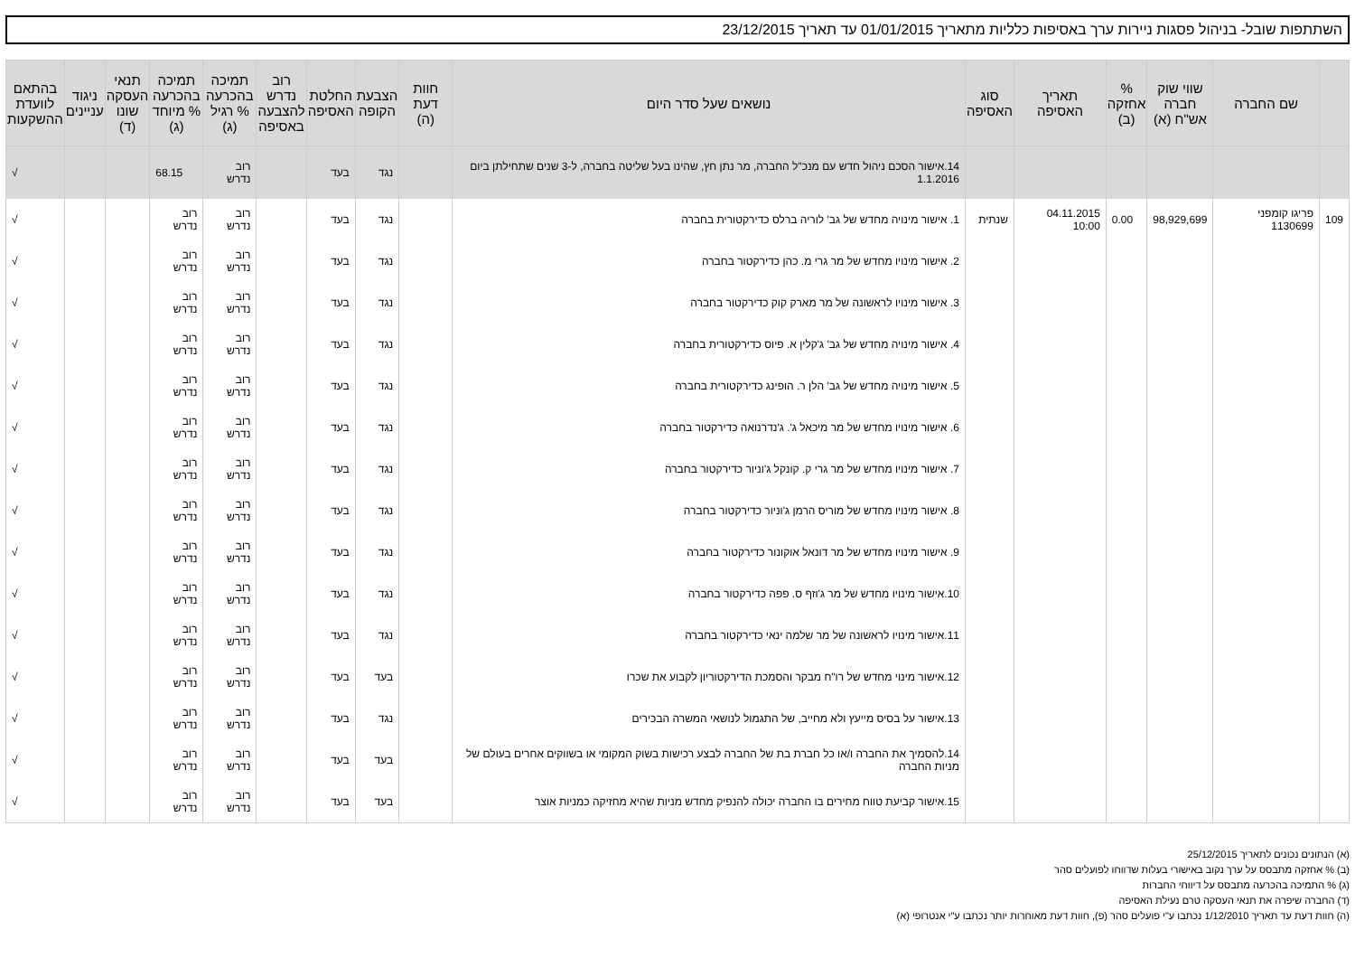השתתפות שובל- בניהול פסגות ניירות ערך באסיפות כלליות מתאריך 01/01/2015 עד תאריך 23/12/2015
| | שם החברה | שווי שוק חברה אש"ח (א) | % אחזקה (ב) | תאריך האסיפה | סוג האסיפה | נושאים שעל סדר היום | חוות דעת (ה) | הצבעת הקופה | החלטת האסיפה | רוב נדרש להצבעה באסיפה | תמיכה בהכרעה % רגיל (ג) | תמיכה בהכרעה % מיוחד (ג) | תנאי העסקה שונו (ד) | ניגוד עניינים | בהתאם לוועדת ההשקעות |
| --- | --- | --- | --- | --- | --- | --- | --- | --- | --- | --- | --- | --- | --- | --- | --- |
| | | | | | | 14.אישור הסכם ניהול חדש עם מנכ"ל החברה, מר נתן חץ, שהינו בעל שליטה בחברה, ל-3 שנים שתחילתן ביום 1.1.2016 | | נגד | בעד | | רוב נדרש | 68.15 | | | √ |
| 109 | פריגו קומפני 1130699 | 98,929,699 | 0.00 | 04.11.2015 10:00 | שנתית | 1. אישור מינויה מחדש של גב' לוריה ברלס כדירקטורית בחברה | | נגד | בעד | | רוב נדרש | רוב נדרש | | | √ |
| | | | | | | 2. אישור מינויו מחדש של מר גרי מ. כהן כדירקטור בחברה | | נגד | בעד | | רוב נדרש | רוב נדרש | | | √ |
| | | | | | | 3. אישור מינויו לראשונה של מר מארק קוק כדירקטור בחברה | | נגד | בעד | | רוב נדרש | רוב נדרש | | | √ |
| | | | | | | 4. אישור מינויה מחדש של גב' ג'קלין א. פיוס כדירקטורית בחברה | | נגד | בעד | | רוב נדרש | רוב נדרש | | | √ |
| | | | | | | 5. אישור מינויה מחדש של גב' הלן ר. הופינג כדירקטורית בחברה | | נגד | בעד | | רוב נדרש | רוב נדרש | | | √ |
| | | | | | | 6. אישור מינויו מחדש של מר מיכאל ג'. ג'נדרנואה כדירקטור בחברה | | נגד | בעד | | רוב נדרש | רוב נדרש | | | √ |
| | | | | | | 7. אישור מינויו מחדש של מר גרי ק. קונקל ג'וניור כדירקטור בחברה | | נגד | בעד | | רוב נדרש | רוב נדרש | | | √ |
| | | | | | | 8. אישור מינויו מחדש של מוריס הרמן ג'וניור כדירקטור בחברה | | נגד | בעד | | רוב נדרש | רוב נדרש | | | √ |
| | | | | | | 9. אישור מינויו מחדש של מר דונאל אוקונור כדירקטור בחברה | | נגד | בעד | | רוב נדרש | רוב נדרש | | | √ |
| | | | | | | 10.אישור מינויו מחדש של מר ג'וזף ס. פפה כדירקטור בחברה | | נגד | בעד | | רוב נדרש | רוב נדרש | | | √ |
| | | | | | | 11.אישור מינויו לראשונה של מר שלמה ינאי כדירקטור בחברה | | נגד | בעד | | רוב נדרש | רוב נדרש | | | √ |
| | | | | | | 12.אישור מינוי מחדש של רו"ח מבקר והסמכת הדירקטוריון לקבוע את שכרו | | בעד | בעד | | רוב נדרש | רוב נדרש | | | √ |
| | | | | | | 13.אישור על בסיס מייעץ ולא מחייב, של התגמול לנושאי המשרה הבכירים | | נגד | בעד | | רוב נדרש | רוב נדרש | | | √ |
| | | | | | | 14.להסמיך את החברה ו/או כל חברת בת של החברה לבצע רכישות בשוק המקומי או בשווקים אחרים בעולם של מניות החברה | | בעד | בעד | | רוב נדרש | רוב נדרש | | | √ |
| | | | | | | 15.אישור קביעת טווח מחירים בו החברה יכולה להנפיק מחדש מניות שהיא מחזיקה כמניות אוצר | | בעד | בעד | | רוב נדרש | רוב נדרש | | | √ |
(א) הנתונים נכונים לתאריך 25/12/2015
(ב) % אחזקה מתבסס על ערך נקוב באישורי בעלות שדווחו לפועלים סהר
(ג) % התמיכה בהכרעה מתבסס על דיווחי החברות
(ד) החברה שיפרה את תנאי העסקה טרם נעילת האסיפה
(ה) חוות דעת עד תאריך 1/12/2010 נכתבו ע"י פועלים סהר (פ), חוות דעת מאוחרות יותר נכתבו ע"י אנטרופי (א)